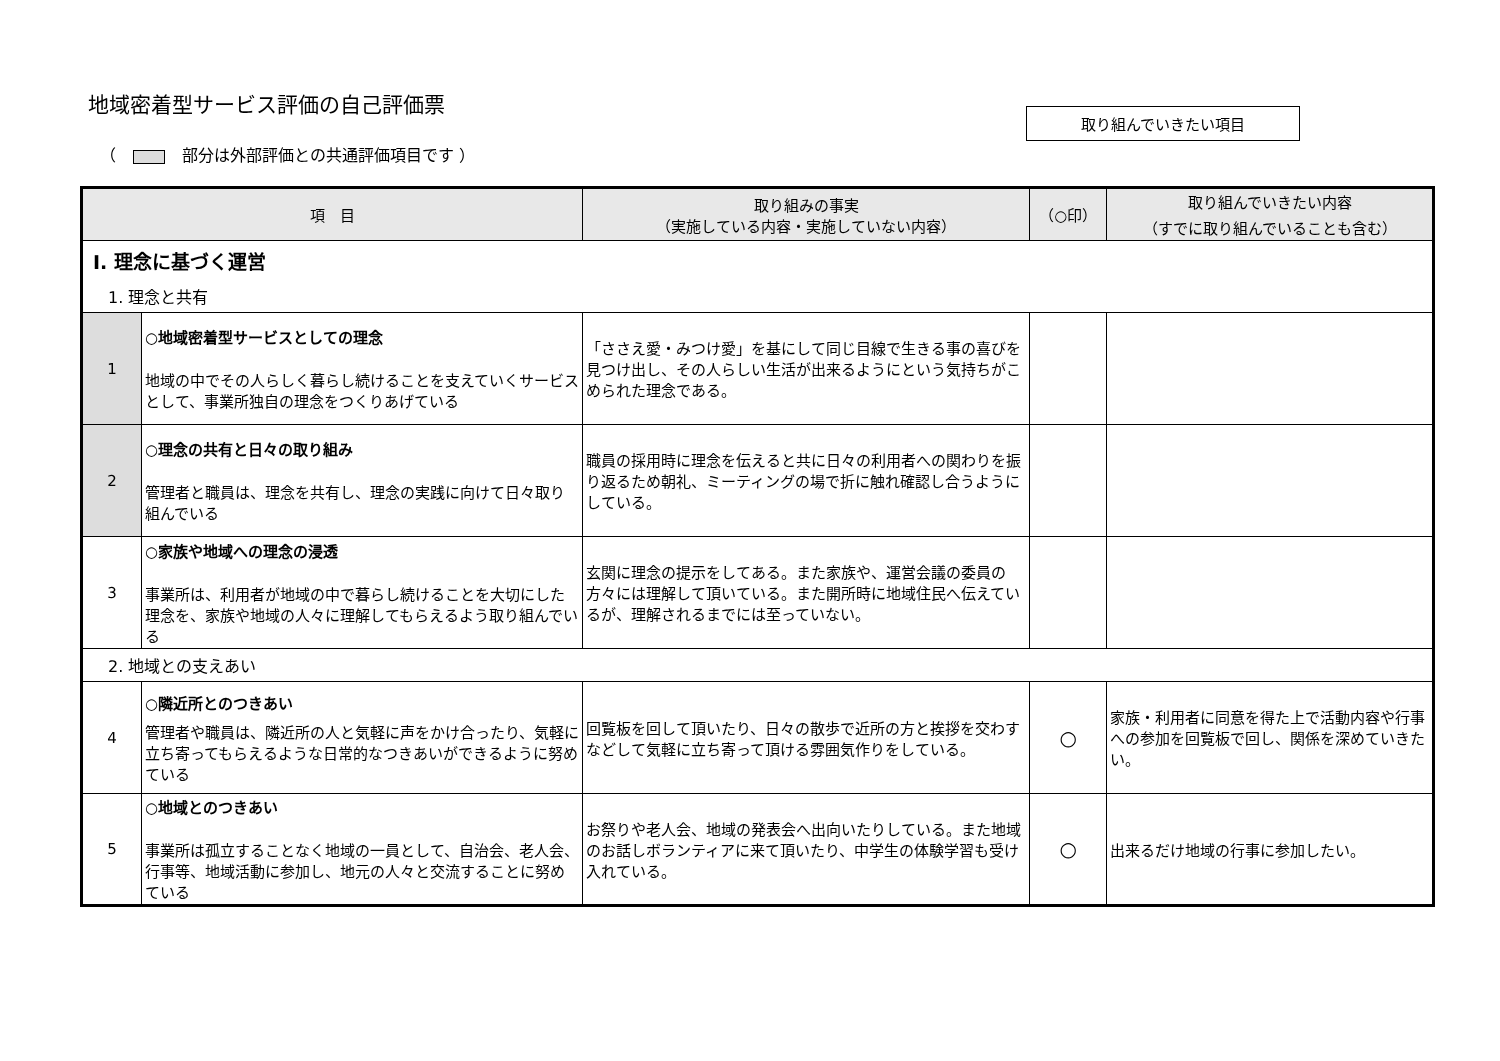地域密着型サービス評価の自己評価票
（ 部分は外部評価との共通評価項目です ）
取り組んでいきたい項目
| 項 目 | | 取り組みの事実 （実施している内容・実施していない内容） | （○印） | 取り組んでいきたい内容 （すでに取り組んでいることも含む） |
| --- | --- | --- | --- | --- |
| Ⅰ. 理念に基づく運営 | | | | |
| 1. 理念と共有 | | | | |
| 1 | ○地域密着型サービスとしての理念 地域の中でその人らしく暮らし続けることを支えていくサービスとして、事業所独自の理念をつくりあげている | 「ささえ愛・みつけ愛」を基にして同じ目線で生きる事の喜びを見つけ出し、その人らしい生活が出来るようにという気持ちがこめられた理念である。 | | |
| 2 | ○理念の共有と日々の取り組み 管理者と職員は、理念を共有し、理念の実践に向けて日々取り組んでいる | 職員の採用時に理念を伝えると共に日々の利用者への関わりを振り返るため朝礼、ミーティングの場で折に触れ確認し合うようにしている。 | | |
| 3 | ○家族や地域への理念の浸透 事業所は、利用者が地域の中で暮らし続けることを大切にした理念を、家族や地域の人々に理解してもらえるよう取り組んでいる | 玄関に理念の提示をしてある。また家族や、運営会議の委員の方々には理解して頂いている。また開所時に地域住民へ伝えているが、理解されるまでには至っていない。 | | |
| 2. 地域との支えあい | | | | |
| 4 | ○隣近所とのつきあい 管理者や職員は、隣近所の人と気軽に声をかけ合ったり、気軽に立ち寄ってもらえるような日常的なつきあいができるように努めている | 回覧板を回して頂いたり、日々の散歩で近所の方と挨拶を交わすなどして気軽に立ち寄って頂ける雰囲気作りをしている。 | ○ | 家族・利用者に同意を得た上で活動内容や行事への参加を回覧板で回し、関係を深めていきたい。 |
| 5 | ○地域とのつきあい 事業所は孤立することなく地域の一員として、自治会、老人会、行事等、地域活動に参加し、地元の人々と交流することに努めている | お祭りや老人会、地域の発表会へ出向いたりしている。また地域のお話しボランティアに来て頂いたり、中学生の体験学習も受け入れている。 | ○ | 出来るだけ地域の行事に参加したい。 |